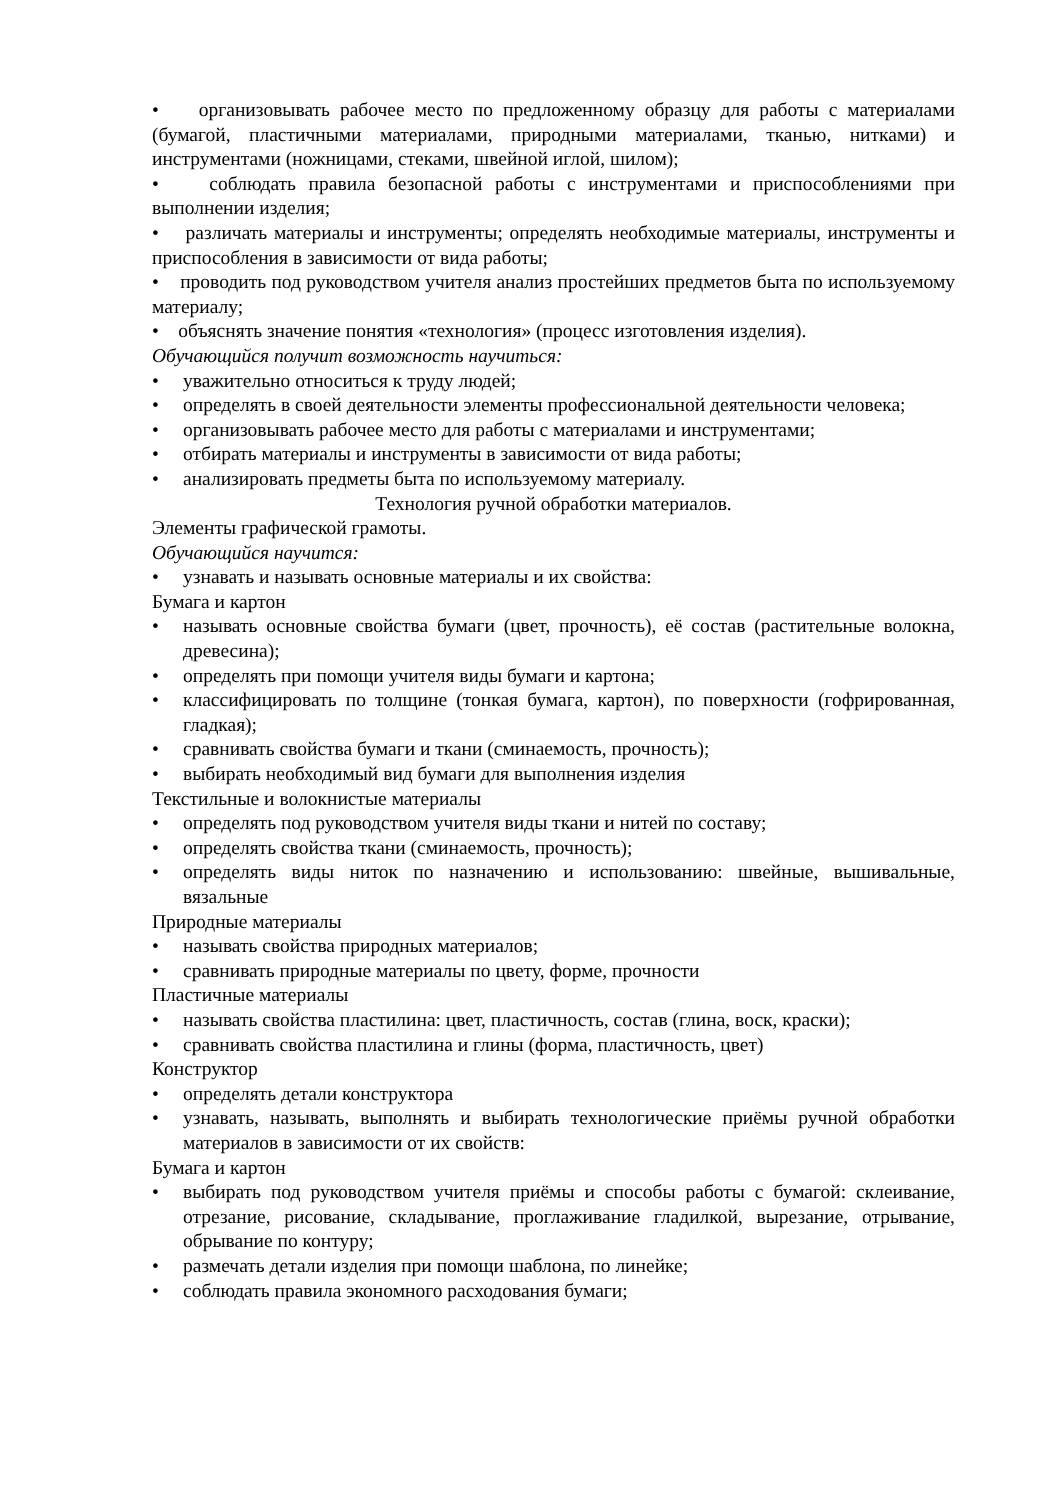• организовывать рабочее место по предложенному образцу для работы с материалами (бумагой, пластичными материалами, природными материалами, тканью, нитками) и инструментами (ножницами, стеками, швейной иглой, шилом);
• соблюдать правила безопасной работы с инструментами и приспособлениями при выполнении изделия;
• различать материалы и инструменты; определять необходимые материалы, инструменты и приспособления в зависимости от вида работы;
• проводить под руководством учителя анализ простейших предметов быта по используемому материалу;
• объяснять значение понятия «технология» (процесс изготовления изделия).
Обучающийся получит возможность научиться:
• уважительно относиться к труду людей;
• определять в своей деятельности элементы профессиональной деятельности человека;
• организовывать рабочее место для работы с материалами и инструментами;
• отбирать материалы и инструменты в зависимости от вида работы;
• анализировать предметы быта по используемому материалу.
Технология ручной обработки материалов.
Элементы графической грамоты.
Обучающийся научится:
• узнавать и называть основные материалы и их свойства:
Бумага и картон
• называть основные свойства бумаги (цвет, прочность), её состав (растительные волокна, древесина);
• определять при помощи учителя виды бумаги и картона;
• классифицировать по толщине (тонкая бумага, картон), по поверхности (гофрированная, гладкая);
• сравнивать свойства бумаги и ткани (сминаемость, прочность);
• выбирать необходимый вид бумаги для выполнения изделия
Текстильные и волокнистые материалы
• определять под руководством учителя виды ткани и нитей по составу;
• определять свойства ткани (сминаемость, прочность);
• определять виды ниток по назначению и использованию: швейные, вышивальные, вязальные
Природные материалы
• называть свойства природных материалов;
• сравнивать природные материалы по цвету, форме, прочности
Пластичные материалы
• называть свойства пластилина: цвет, пластичность, состав (глина, воск, краски);
• сравнивать свойства пластилина и глины (форма, пластичность, цвет)
Конструктор
• определять детали конструктора
• узнавать, называть, выполнять и выбирать технологические приёмы ручной обработки материалов в зависимости от их свойств:
Бумага и картон
• выбирать под руководством учителя приёмы и способы работы с бумагой: склеивание, отрезание, рисование, складывание, проглаживание гладилкой, вырезание, отрывание, обрывание по контуру;
• размечать детали изделия при помощи шаблона, по линейке;
• соблюдать правила экономного расходования бумаги;